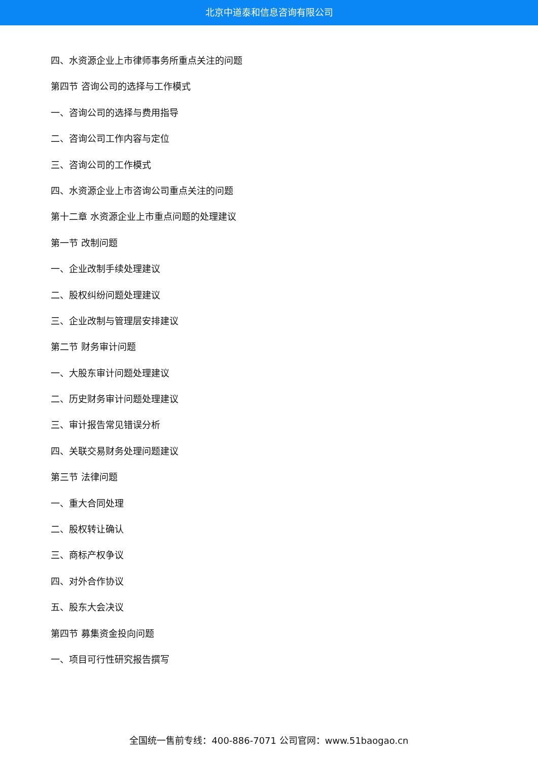北京中道泰和信息咨询有限公司
四、水资源企业上市律师事务所重点关注的问题
第四节 咨询公司的选择与工作模式
一、咨询公司的选择与费用指导
二、咨询公司工作内容与定位
三、咨询公司的工作模式
四、水资源企业上市咨询公司重点关注的问题
第十二章 水资源企业上市重点问题的处理建议
第一节 改制问题
一、企业改制手续处理建议
二、股权纠纷问题处理建议
三、企业改制与管理层安排建议
第二节 财务审计问题
一、大股东审计问题处理建议
二、历史财务审计问题处理建议
三、审计报告常见错误分析
四、关联交易财务处理问题建议
第三节 法律问题
一、重大合同处理
二、股权转让确认
三、商标产权争议
四、对外合作协议
五、股东大会决议
第四节 募集资金投向问题
一、项目可行性研究报告撰写
全国统一售前专线：400-886-7071 公司官网：www.51baogao.cn